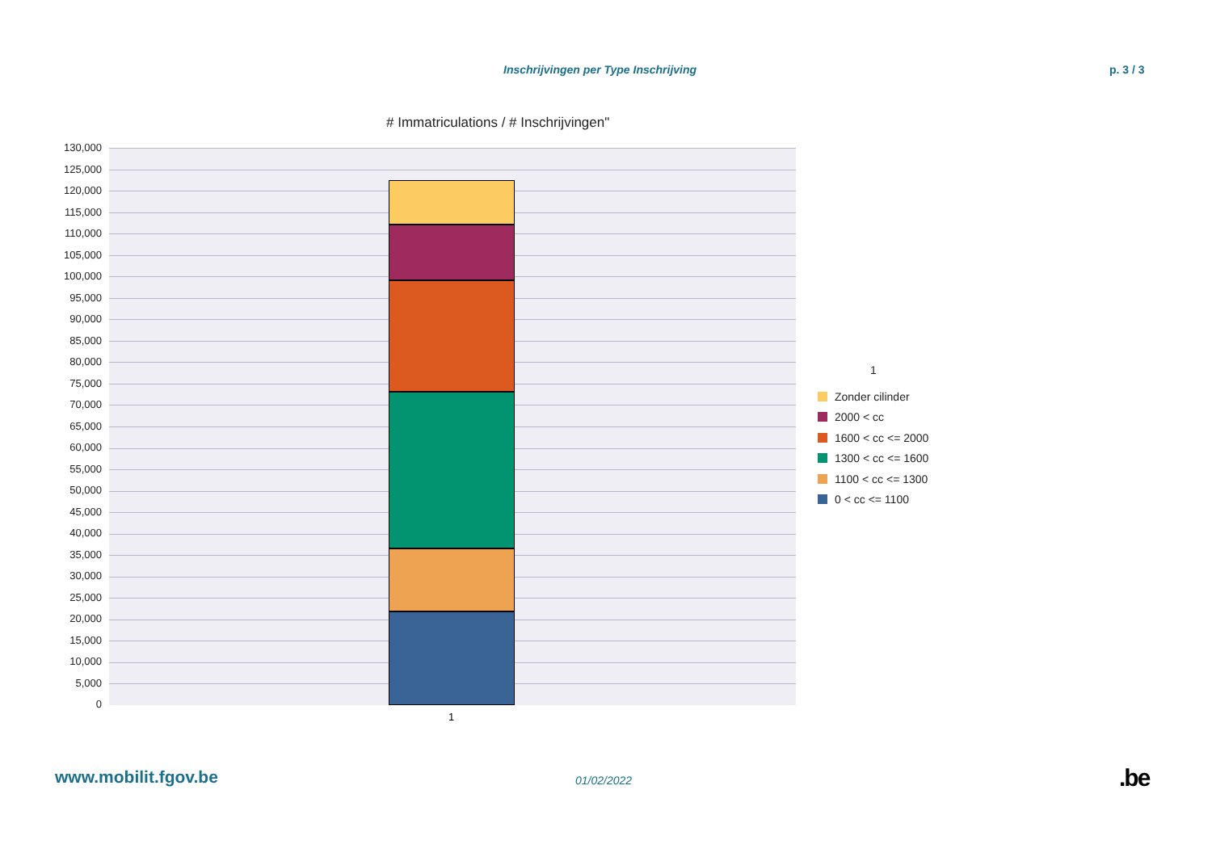Inschrijvingen per Type Inschrijving p. 3 / 3
# Immatriculations / # Inschrijvingen"
130,000
125,000
120,000
115,000
110,000
105,000
100,000
95,000
90,000
85,000
80,000
75,000
70,000
65,000
60,000
55,000
50,000
45,000
40,000
35,000
30,000
25,000
20,000
15,000
10,000
5,000
0
1
1
Zonder cilinder
2000 < cc
1600 < cc <= 2000
1300 < cc <= 1600
1100 < cc <= 1300
0 < cc <= 1100
www.mobilit.fgov.be 01/02/2022 .be